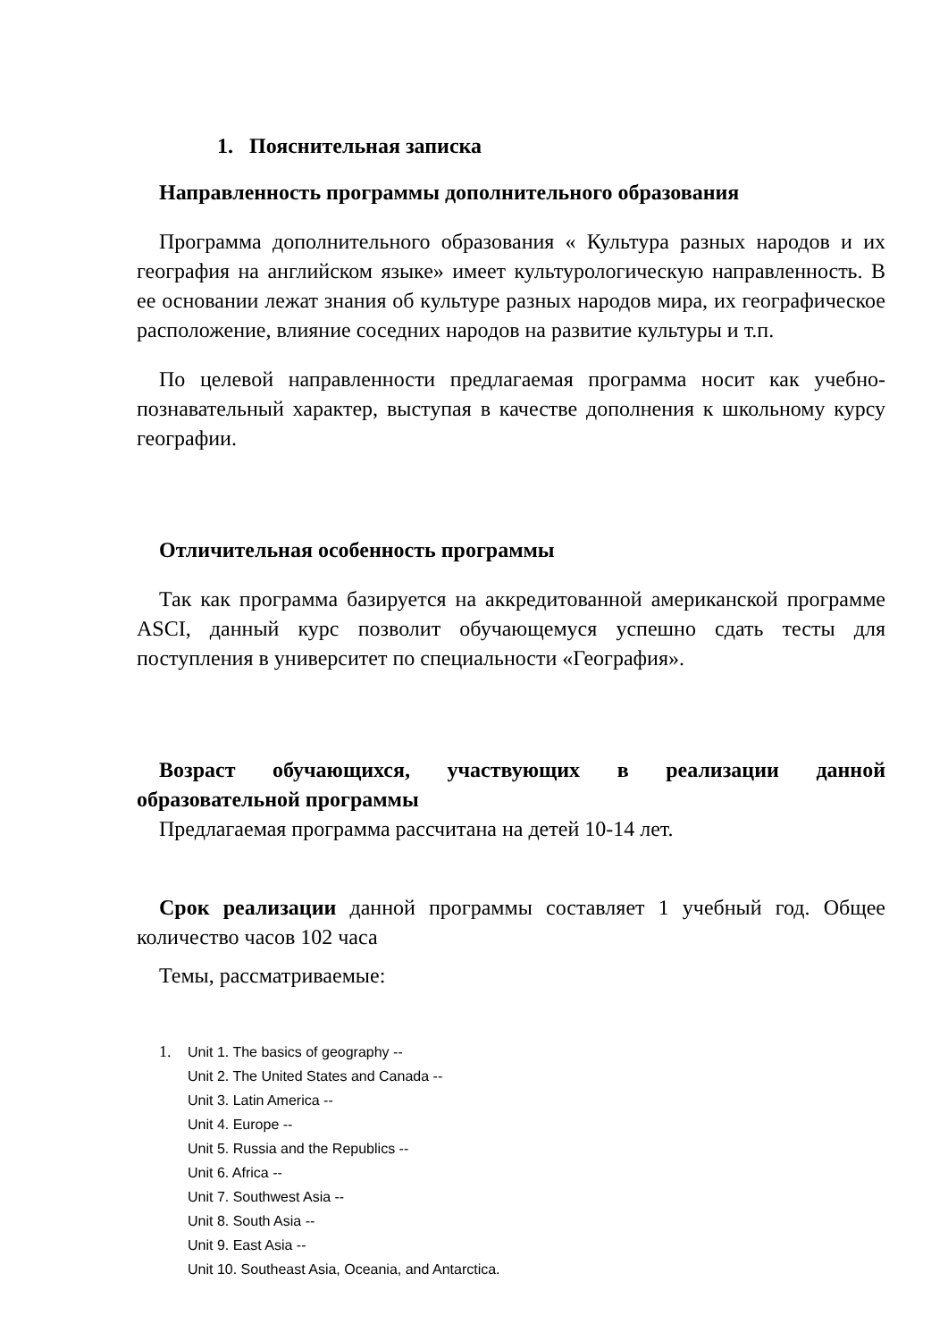1. Пояснительная записка
Направленность программы дополнительного образования
Программа дополнительного образования « Культура разных народов и их география на английском языке» имеет культурологическую направленность. В ее основании лежат знания об культуре разных народов мира, их географическое расположение, влияние соседних народов на развитие культуры и т.п.
По целевой направленности предлагаемая программа носит как учебно-познавательный характер, выступая в качестве дополнения к школьному курсу географии.
Отличительная особенность программы
Так как программа базируется на аккредитованной американской программе ASCI, данный курс позволит обучающемуся успешно сдать тесты для поступления в университет по специальности «География».
Возраст обучающихся, участвующих в реализации данной образовательной программы
Предлагаемая программа рассчитана на детей 10-14 лет.
Срок реализации данной программы составляет 1 учебный год. Общее количество часов 102 часа
Темы, рассматриваемые:
1. Unit 1. The basics of geography --
Unit 2. The United States and Canada --
Unit 3. Latin America --
Unit 4. Europe --
Unit 5. Russia and the Republics --
Unit 6. Africa --
Unit 7. Southwest Asia --
Unit 8. South Asia --
Unit 9. East Asia --
Unit 10. Southeast Asia, Oceania, and Antarctica.